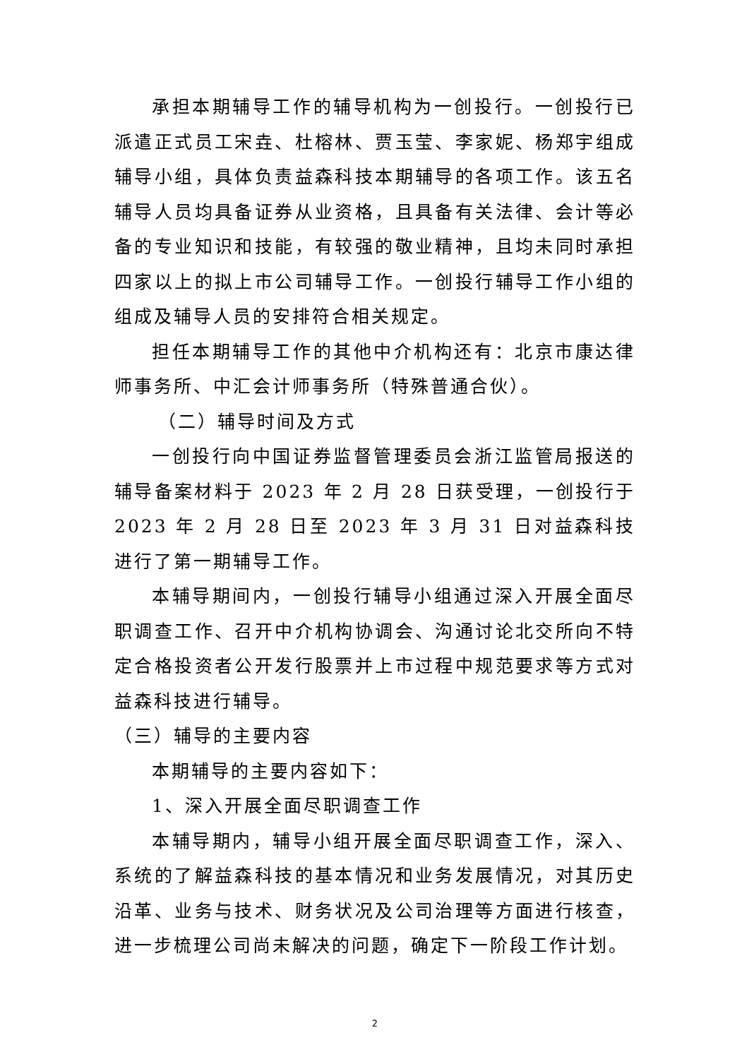承担本期辅导工作的辅导机构为一创投行。一创投行已派遣正式员工宋垚、杜榕林、贾玉莹、李家妮、杨郑宇组成辅导小组，具体负责益森科技本期辅导的各项工作。该五名辅导人员均具备证券从业资格，且具备有关法律、会计等必备的专业知识和技能，有较强的敬业精神，且均未同时承担四家以上的拟上市公司辅导工作。一创投行辅导工作小组的组成及辅导人员的安排符合相关规定。
担任本期辅导工作的其他中介机构还有：北京市康达律师事务所、中汇会计师事务所（特殊普通合伙）。
（二）辅导时间及方式
一创投行向中国证券监督管理委员会浙江监管局报送的辅导备案材料于 2023 年 2 月 28 日获受理，一创投行于 2023 年 2 月 28 日至 2023 年 3 月 31 日对益森科技进行了第一期辅导工作。
本辅导期间内，一创投行辅导小组通过深入开展全面尽职调查工作、召开中介机构协调会、沟通讨论北交所向不特定合格投资者公开发行股票并上市过程中规范要求等方式对益森科技进行辅导。
（三）辅导的主要内容
本期辅导的主要内容如下：
1、深入开展全面尽职调查工作
本辅导期内，辅导小组开展全面尽职调查工作，深入、系统的了解益森科技的基本情况和业务发展情况，对其历史沿革、业务与技术、财务状况及公司治理等方面进行核查，进一步梳理公司尚未解决的问题，确定下一阶段工作计划。
2